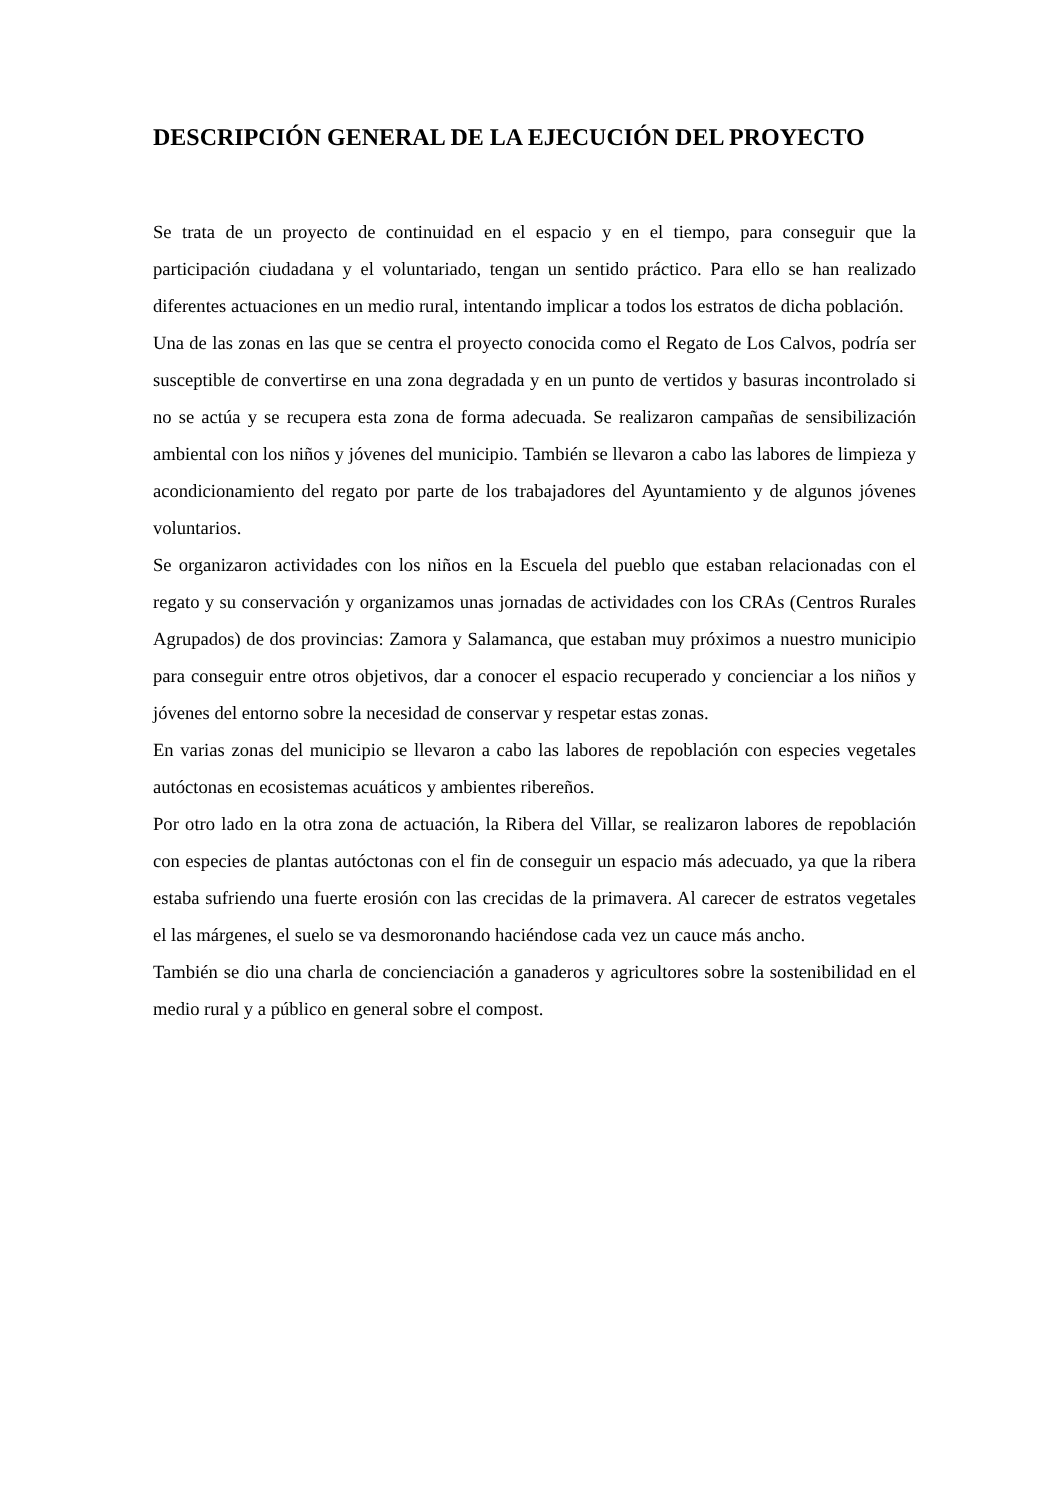DESCRIPCIÓN GENERAL DE LA EJECUCIÓN DEL PROYECTO
Se trata de un proyecto de continuidad en el espacio y en el tiempo, para conseguir que la participación ciudadana y el voluntariado, tengan un sentido práctico. Para ello se han realizado diferentes actuaciones en un medio rural, intentando implicar a todos los estratos de dicha población.
Una de las zonas en las que se centra el proyecto conocida como el Regato de Los Calvos, podría ser susceptible de convertirse en una zona degradada y en un punto de vertidos y basuras incontrolado si no se actúa y se recupera esta zona de forma adecuada. Se realizaron campañas de sensibilización ambiental con los niños y jóvenes del municipio. También se llevaron a cabo las labores de limpieza y acondicionamiento del regato por parte de los trabajadores del Ayuntamiento y de algunos jóvenes voluntarios.
Se organizaron actividades con los niños en la Escuela del pueblo que estaban relacionadas con el regato y su conservación y organizamos unas jornadas de actividades con los CRAs (Centros Rurales Agrupados) de dos provincias: Zamora y Salamanca, que estaban muy próximos a nuestro municipio para conseguir entre otros objetivos, dar a conocer el espacio recuperado y concienciar a los niños y jóvenes del entorno sobre la necesidad de conservar y respetar estas zonas.
En varias zonas del municipio se llevaron a cabo las labores de repoblación con especies vegetales autóctonas en ecosistemas acuáticos y ambientes ribereños.
Por otro lado en la otra zona de actuación, la Ribera del Villar, se realizaron labores de repoblación con especies de plantas autóctonas con el fin de conseguir un espacio más adecuado, ya que la ribera estaba sufriendo una fuerte erosión con las crecidas de la primavera. Al carecer de estratos vegetales el las márgenes, el suelo se va desmoronando haciéndose cada vez un cauce más ancho.
También se dio una charla de concienciación a ganaderos y agricultores sobre la sostenibilidad en el medio rural y a público en general sobre el compost.